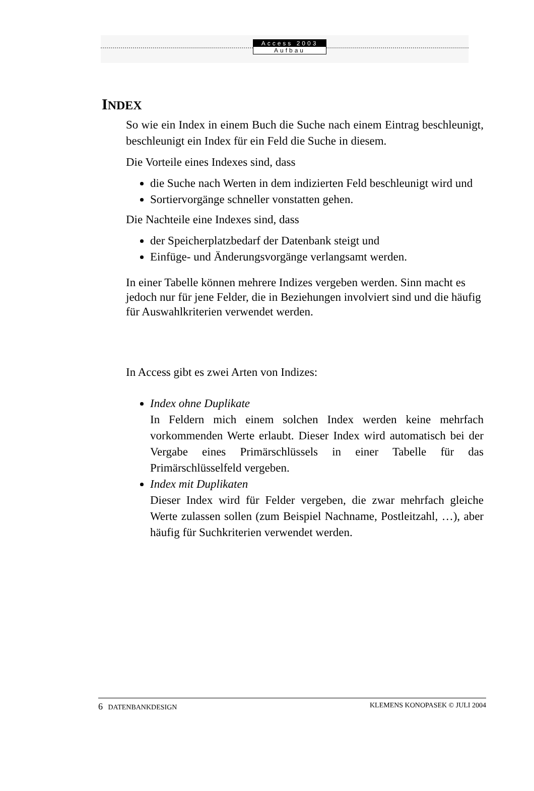Access 2003
Aufbau
INDEX
So wie ein Index in einem Buch die Suche nach einem Eintrag beschleunigt, beschleunigt ein Index für ein Feld die Suche in diesem.
Die Vorteile eines Indexes sind, dass
die Suche nach Werten in dem indizierten Feld beschleunigt wird und
Sortiervorgänge schneller vonstatten gehen.
Die Nachteile eine Indexes sind, dass
der Speicherplatzbedarf der Datenbank steigt und
Einfüge- und Änderungsvorgänge verlangsamt werden.
In einer Tabelle können mehrere Indizes vergeben werden. Sinn macht es jedoch nur für jene Felder, die in Beziehungen involviert sind und die häufig für Auswahlkriterien verwendet werden.
In Access gibt es zwei Arten von Indizes:
Index ohne Duplikate
In Feldern mich einem solchen Index werden keine mehrfach vorkommenden Werte erlaubt. Dieser Index wird automatisch bei der Vergabe eines Primärschlüssels in einer Tabelle für das Primärschlüsselfeld vergeben.
Index mit Duplikaten
Dieser Index wird für Felder vergeben, die zwar mehrfach gleiche Werte zulassen sollen (zum Beispiel Nachname, Postleitzahl, …), aber häufig für Suchkriterien verwendet werden.
6 DATENBANKDESIGN KLEMENS KONOPASEK © JULI 2004